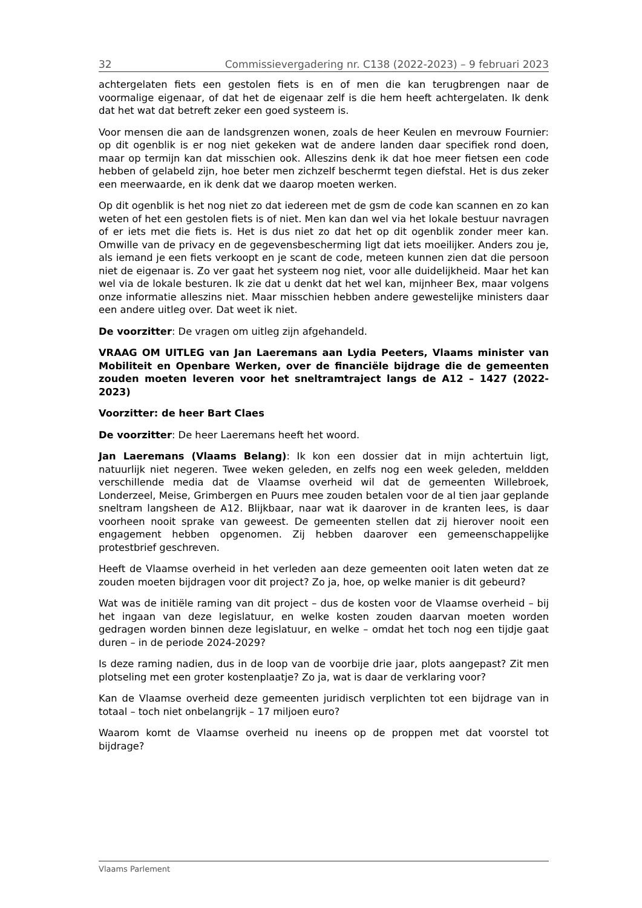32 Commissievergadering nr. C138 (2022-2023) – 9 februari 2023
achtergelaten fiets een gestolen fiets is en of men die kan terugbrengen naar de voormalige eigenaar, of dat het de eigenaar zelf is die hem heeft achtergelaten. Ik denk dat het wat dat betreft zeker een goed systeem is.
Voor mensen die aan de landsgrenzen wonen, zoals de heer Keulen en mevrouw Fournier: op dit ogenblik is er nog niet gekeken wat de andere landen daar specifiek rond doen, maar op termijn kan dat misschien ook. Alleszins denk ik dat hoe meer fietsen een code hebben of gelabeld zijn, hoe beter men zichzelf beschermt tegen diefstal. Het is dus zeker een meerwaarde, en ik denk dat we daarop moeten werken.
Op dit ogenblik is het nog niet zo dat iedereen met de gsm de code kan scannen en zo kan weten of het een gestolen fiets is of niet. Men kan dan wel via het lokale bestuur navragen of er iets met die fiets is. Het is dus niet zo dat het op dit ogenblik zonder meer kan. Omwille van de privacy en de gegevensbescherming ligt dat iets moeilijker. Anders zou je, als iemand je een fiets verkoopt en je scant de code, meteen kunnen zien dat die persoon niet de eigenaar is. Zo ver gaat het systeem nog niet, voor alle duidelijkheid. Maar het kan wel via de lokale besturen. Ik zie dat u denkt dat het wel kan, mijnheer Bex, maar volgens onze informatie alleszins niet. Maar misschien hebben andere gewestelijke ministers daar een andere uitleg over. Dat weet ik niet.
De voorzitter: De vragen om uitleg zijn afgehandeld.
VRAAG OM UITLEG van Jan Laeremans aan Lydia Peeters, Vlaams minister van Mobiliteit en Openbare Werken, over de financiële bijdrage die de gemeenten zouden moeten leveren voor het sneltramtraject langs de A12 – 1427 (2022-2023)
Voorzitter: de heer Bart Claes
De voorzitter: De heer Laeremans heeft het woord.
Jan Laeremans (Vlaams Belang): Ik kon een dossier dat in mijn achtertuin ligt, natuurlijk niet negeren. Twee weken geleden, en zelfs nog een week geleden, meldden verschillende media dat de Vlaamse overheid wil dat de gemeenten Willebroek, Londerzeel, Meise, Grimbergen en Puurs mee zouden betalen voor de al tien jaar geplande sneltram langsheen de A12. Blijkbaar, naar wat ik daarover in de kranten lees, is daar voorheen nooit sprake van geweest. De gemeenten stellen dat zij hierover nooit een engagement hebben opgenomen. Zij hebben daarover een gemeenschappelijke protestbrief geschreven.
Heeft de Vlaamse overheid in het verleden aan deze gemeenten ooit laten weten dat ze zouden moeten bijdragen voor dit project? Zo ja, hoe, op welke manier is dit gebeurd?
Wat was de initiële raming van dit project – dus de kosten voor de Vlaamse overheid – bij het ingaan van deze legislatuur, en welke kosten zouden daarvan moeten worden gedragen worden binnen deze legislatuur, en welke – omdat het toch nog een tijdje gaat duren – in de periode 2024-2029?
Is deze raming nadien, dus in de loop van de voorbije drie jaar, plots aangepast? Zit men plotseling met een groter kostenplaatje? Zo ja, wat is daar de verklaring voor?
Kan de Vlaamse overheid deze gemeenten juridisch verplichten tot een bijdrage van in totaal – toch niet onbelangrijk – 17 miljoen euro?
Waarom komt de Vlaamse overheid nu ineens op de proppen met dat voorstel tot bijdrage?
Vlaams Parlement